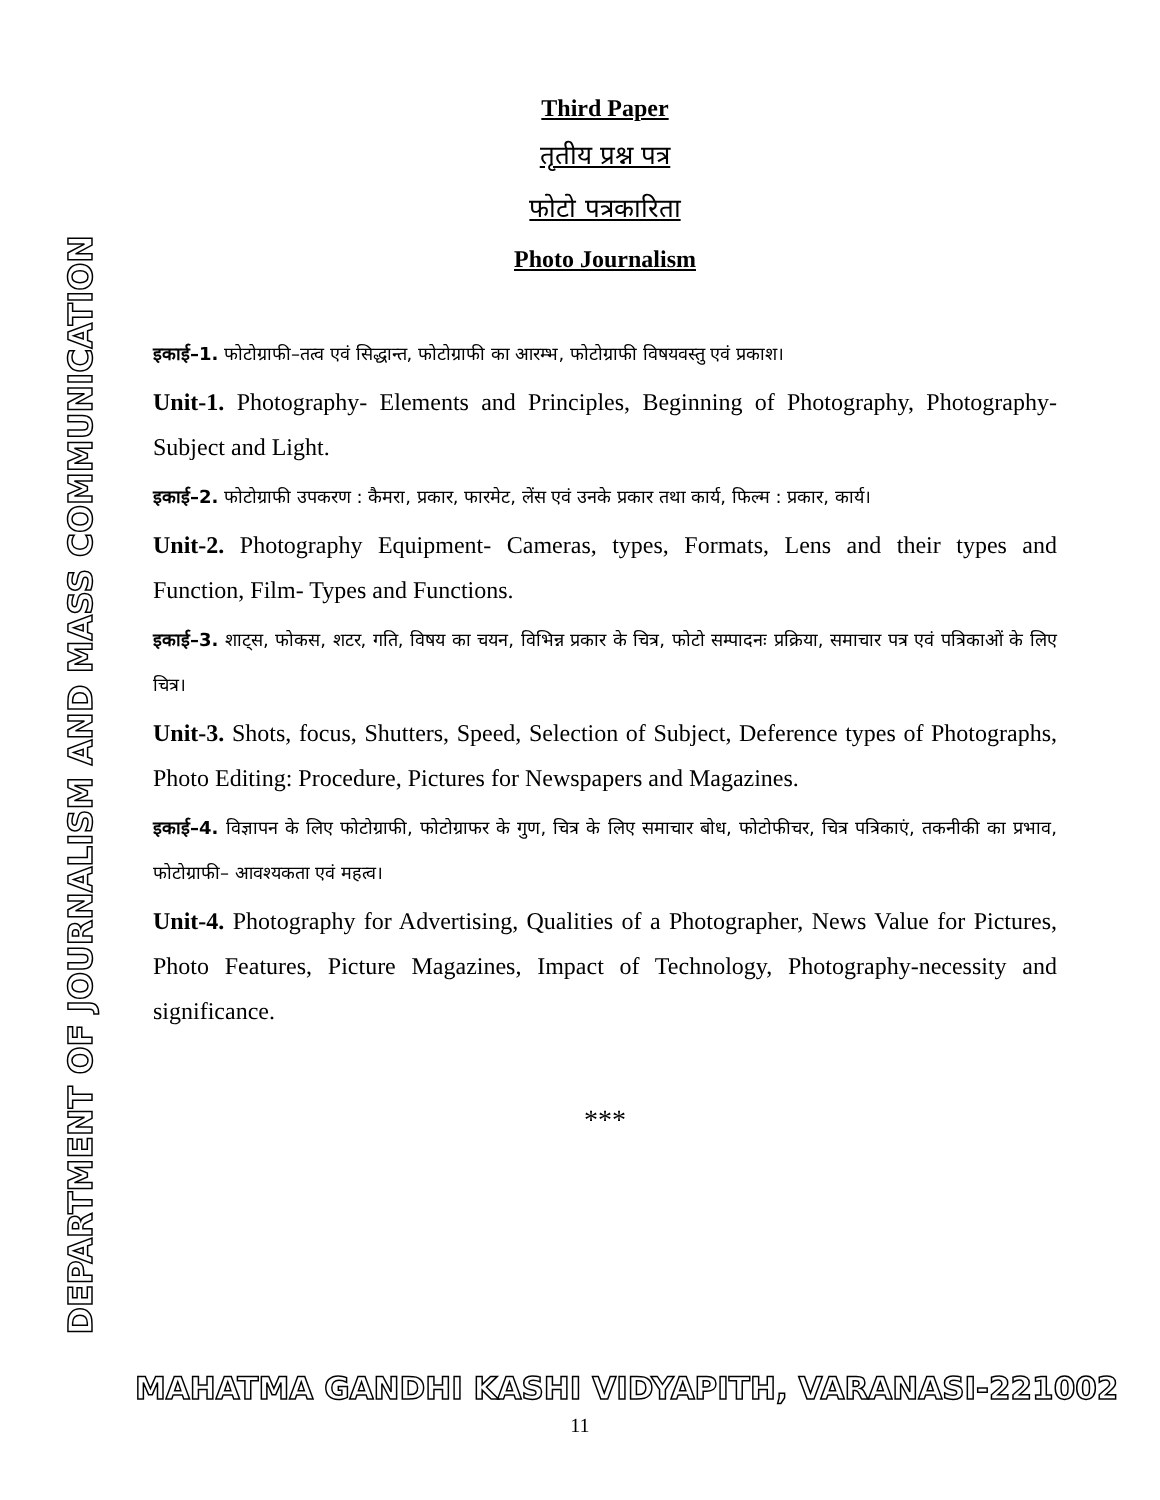DEPARTMENT OF JOURNALISM AND MASS COMMUNICATION
Third Paper
तृतीय प्रश्न पत्र
फोटो पत्रकारिता
Photo Journalism
इकाई–1. फोटोग्राफी–तत्व एवं सिद्धान्त, फोटोग्राफी का आरम्भ, फोटोग्राफी विषयवस्तु एवं प्रकाश।
Unit-1. Photography- Elements and Principles, Beginning of Photography, Photography- Subject and Light.
इकाई–2. फोटोग्राफी उपकरण : कैमरा, प्रकार, फारमेट, लेंस एवं उनके प्रकार तथा कार्य, फिल्म : प्रकार, कार्य।
Unit-2. Photography Equipment- Cameras, types, Formats, Lens and their types and Function, Film- Types and Functions.
इकाई–3. शाट्स, फोकस, शटर, गति, विषय का चयन, विभिन्न प्रकार के चित्र, फोटो सम्पादनः प्रक्रिया, समाचार पत्र एवं पत्रिकाओं के लिए चित्र।
Unit-3. Shots, focus, Shutters, Speed, Selection of Subject, Deference types of Photographs, Photo Editing: Procedure, Pictures for Newspapers and Magazines.
इकाई–4. विज्ञापन के लिए फोटोग्राफी, फोटोग्राफर के गुण, चित्र के लिए समाचार बोध, फोटोफीचर, चित्र पत्रिकाएं, तकनीकी का प्रभाव, फोटोग्राफी– आवश्यकता एवं महत्व।
Unit-4. Photography for Advertising, Qualities of a Photographer, News Value for Pictures, Photo Features, Picture Magazines, Impact of Technology, Photography-necessity and significance.
***
MAHATMA GANDHI KASHI VIDYAPITH, VARANASI-221002
11